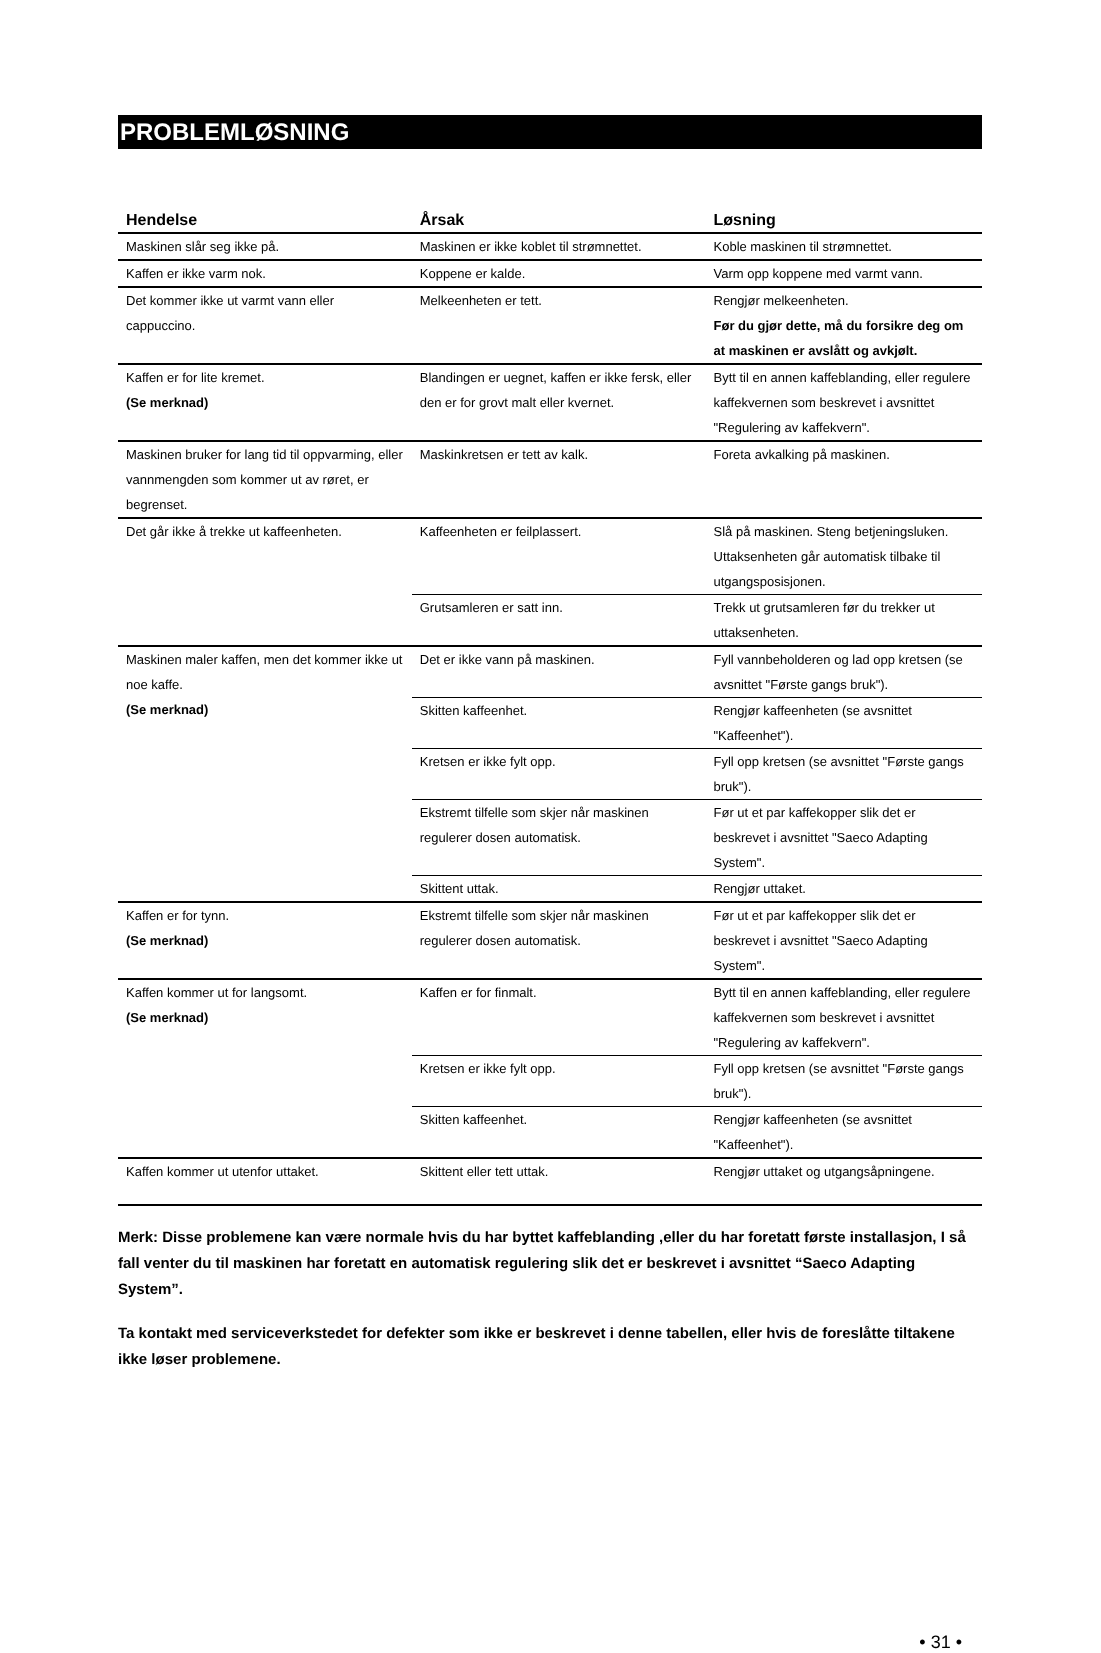PROBLEMLØSNING
| Hendelse | Årsak | Løsning |
| --- | --- | --- |
| Maskinen slår seg ikke på. | Maskinen er ikke koblet til strømnettet. | Koble maskinen til strømnettet. |
| Kaffen er ikke varm nok. | Koppene er kalde. | Varm opp koppene med varmt vann. |
| Det kommer ikke ut varmt vann eller cappuccino. | Melkeenheten er tett. | Rengjør melkeenheten. Før du gjør dette, må du forsikre deg om at maskinen er avslått og avkjølt. |
| Kaffen er for lite kremet. (Se merknad) | Blandingen er uegnet, kaffen er ikke fersk, eller den er for grovt malt eller kvernet. | Bytt til en annen kaffeblanding, eller regulere kaffekvernen som beskrevet i avsnittet "Regulering av kaffekvern". |
| Maskinen bruker for lang tid til oppvarming, eller vannmengden som kommer ut av røret, er begrenset. | Maskinkretsen er tett av kalk. | Foreta avkalking på maskinen. |
| Det går ikke å trekke ut kaffeenheten. | Kaffeenheten er feilplassert. | Slå på maskinen. Steng betjeningsluken. Uttaksenheten går automatisk tilbake til utgangsposisjonen. |
| | Grutsamleren er satt inn. | Trekk ut grutsamleren før du trekker ut uttaksenheten. |
| Maskinen maler kaffen, men det kommer ikke ut noe kaffe. (Se merknad) | Det er ikke vann på maskinen. | Fyll vannbeholderen og lad opp kretsen (se avsnittet "Første gangs bruk"). |
| | Skitten kaffeenhet. | Rengjør kaffeenheten (se avsnittet "Kaffeenhet"). |
| | Kretsen er ikke fylt opp. | Fyll opp kretsen (se avsnittet "Første gangs bruk"). |
| | Ekstremt tilfelle som skjer når maskinen regulerer dosen automatisk. | Før ut et par kaffekopper slik det er beskrevet i avsnittet "Saeco Adapting System". |
| | Skittent uttak. | Rengjør uttaket. |
| Kaffen er for tynn. (Se merknad) | Ekstremt tilfelle som skjer når maskinen regulerer dosen automatisk. | Før ut et par kaffekopper slik det er beskrevet i avsnittet "Saeco Adapting System". |
| Kaffen kommer ut for langsomt. (Se merknad) | Kaffen er for finmalt. | Bytt til en annen kaffeblanding, eller regulere kaffekvernen som beskrevet i avsnittet "Regulering av kaffekvern". |
| | Kretsen er ikke fylt opp. | Fyll opp kretsen (se avsnittet "Første gangs bruk"). |
| | Skitten kaffeenhet. | Rengjør kaffeenheten (se avsnittet "Kaffeenhet"). |
| Kaffen kommer ut utenfor uttaket. | Skittent eller tett uttak. | Rengjør uttaket og utgangsåpningene. |
Merk: Disse problemene kan være normale hvis du har byttet kaffeblanding ,eller du har foretatt første installasjon, I så fall venter du til maskinen har foretatt en automatisk regulering slik det er beskrevet i avsnittet “Saeco Adapting System”.
Ta kontakt med serviceverkstedet for defekter som ikke er beskrevet i denne tabellen, eller hvis de foreslåtte tiltakene ikke løser problemene.
• 31 •